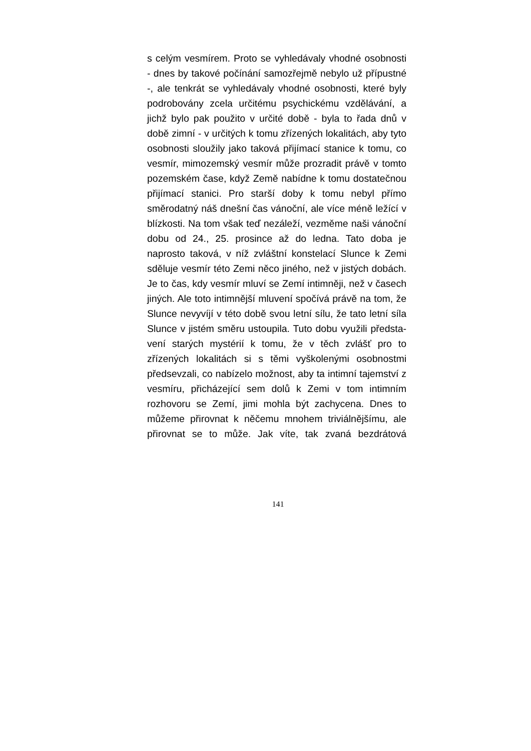s celým vesmírem. Proto se vyhledávaly vhodné osobnosti
- dnes by takové počínání samozřejmě nebylo už přípustné
-, ale tenkrát se vyhledávaly vhodné osobnosti, které byly
podrobovány zcela určitému psychickému vzdělávání, a
jichž bylo pak použito v určité době - byla to řada dnů v
době zimní - v určitých k tomu zřízených lokalitách, aby tyto
osobnosti sloužily jako taková přijímací stanice k tomu, co
vesmír, mimozemský vesmír může prozradit právě v tomto
pozemském čase, když Země nabídne k tomu dostatečnou
přijímací stanici. Pro starší doby k tomu nebyl přímo
směrodatný náš dnešní čas vánoční, ale více méně ležící v
blízkosti. Na tom však teď nezáleží, vezměme naši vánoční
dobu od 24., 25. prosince až do ledna. Tato doba je
naprosto taková, v níž zvláštní konstelací Slunce k Zemi
sděluje vesmír této Zemi něco jiného, než v jistých dobách.
Je to čas, kdy vesmír mluví se Zemí intimněji, než v časech
jiných. Ale toto intimnější mluvení spočívá právě na tom, že
Slunce nevyvíjí v této době svou letní sílu, že tato letní síla
Slunce v jistém směru ustoupila. Tuto dobu využili předsta-
vení starých mystérií k tomu, že v těch zvlášť pro to
zřízených lokalitách si s těmi vyškolenými osobnostmi
předsevzali, co nabízelo možnost, aby ta intimní tajemství z
vesmíru, přicházející sem dolů k Zemi v tom intimním
rozhovoru se Zemí, jimi mohla být zachycena. Dnes to
můžeme přirovnat k něčemu mnohem triviálnějšímu, ale
přirovnat se to může. Jak víte, tak zvaná bezdrátová
141